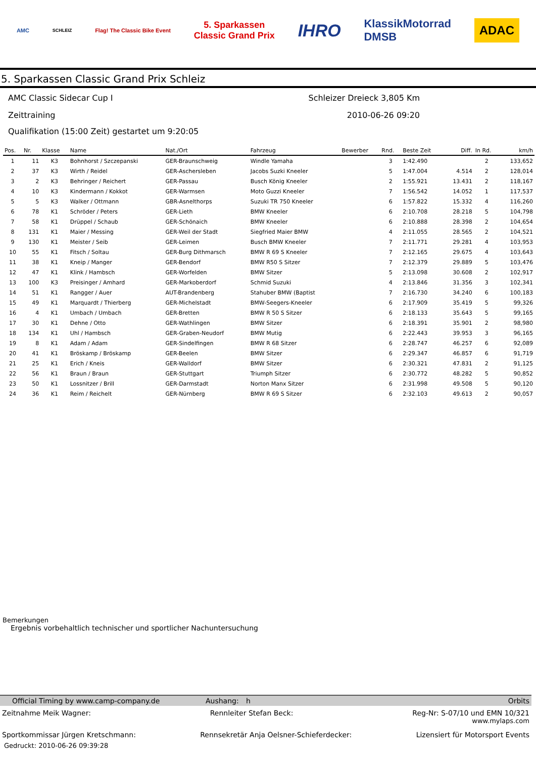AMC SCHLEIZ Flag! The Classic Bike Event 5. Sparkassen
Classic Grand Prix IHRO KlassikMotorrad
DMSB ADAC
5. Sparkassen Classic Grand Prix Schleiz
AMC Classic Sidecar Cup I Schleizer Dreieck 3,805 Km
Zeittraining 2010-06-26 09:20
Qualifikation (15:00 Zeit) gestartet um 9:20:05
| Pos. | Nr. | Klasse | Name | Nat./Ort | Fahrzeug | Bewerber | Rnd. | Beste Zeit | Diff. | In Rd. | km/h |
| --- | --- | --- | --- | --- | --- | --- | --- | --- | --- | --- | --- |
| 1 | 11 | K3 | Bohnhorst / Szczepanski | GER-Braunschweig | Windle Yamaha | | 3 | 1:42.490 | | 2 | 133,652 |
| 2 | 37 | K3 | Wirth / Reidel | GER-Aschersleben | Jacobs Suzki Kneeler | | 5 | 1:47.004 | 4.514 | 2 | 128,014 |
| 3 | 2 | K3 | Behringer / Reichert | GER-Passau | Busch König Kneeler | | 2 | 1:55.921 | 13.431 | 2 | 118,167 |
| 4 | 10 | K3 | Kindermann / Kokkot | GER-Warmsen | Moto Guzzi Kneeler | | 7 | 1:56.542 | 14.052 | 1 | 117,537 |
| 5 | 5 | K3 | Walker / Ottmann | GBR-Asnelthorps | Suzuki TR 750 Kneeler | | 6 | 1:57.822 | 15.332 | 4 | 116,260 |
| 6 | 78 | K1 | Schröder / Peters | GER-Lieth | BMW Kneeler | | 6 | 2:10.708 | 28.218 | 5 | 104,798 |
| 7 | 58 | K1 | Drüppel / Schaub | GER-Schönaich | BMW Kneeler | | 6 | 2:10.888 | 28.398 | 2 | 104,654 |
| 8 | 131 | K1 | Maier / Messing | GER-Weil der Stadt | Siegfried Maier BMW | | 4 | 2:11.055 | 28.565 | 2 | 104,521 |
| 9 | 130 | K1 | Meister / Seib | GER-Leimen | Busch BMW Kneeler | | 7 | 2:11.771 | 29.281 | 4 | 103,953 |
| 10 | 55 | K1 | Fitsch / Soltau | GER-Burg Dithmarsch | BMW R 69 S Kneeler | | 7 | 2:12.165 | 29.675 | 4 | 103,643 |
| 11 | 38 | K1 | Kneip / Manger | GER-Bendorf | BMW R50 S Sitzer | | 7 | 2:12.379 | 29.889 | 5 | 103,476 |
| 12 | 47 | K1 | Klink / Hambsch | GER-Worfelden | BMW Sitzer | | 5 | 2:13.098 | 30.608 | 2 | 102,917 |
| 13 | 100 | K3 | Preisinger / Amhard | GER-Markoberdorf | Schmid Suzuki | | 4 | 2:13.846 | 31.356 | 3 | 102,341 |
| 14 | 51 | K1 | Rangger / Auer | AUT-Brandenberg | Stahuber BMW (Baptist | | 7 | 2:16.730 | 34.240 | 6 | 100,183 |
| 15 | 49 | K1 | Marquardt / Thierberg | GER-Michelstadt | BMW-Seegers-Kneeler | | 6 | 2:17.909 | 35.419 | 5 | 99,326 |
| 16 | 4 | K1 | Umbach / Umbach | GER-Bretten | BMW R 50 S Sitzer | | 6 | 2:18.133 | 35.643 | 5 | 99,165 |
| 17 | 30 | K1 | Dehne / Otto | GER-Wathlingen | BMW Sitzer | | 6 | 2:18.391 | 35.901 | 2 | 98,980 |
| 18 | 134 | K1 | Uhl / Hambsch | GER-Graben-Neudorf | BMW Mutig | | 6 | 2:22.443 | 39.953 | 3 | 96,165 |
| 19 | 8 | K1 | Adam / Adam | GER-Sindelfingen | BMW R 68 Sitzer | | 6 | 2:28.747 | 46.257 | 6 | 92,089 |
| 20 | 41 | K1 | Bröskamp / Bröskamp | GER-Beelen | BMW Sitzer | | 6 | 2:29.347 | 46.857 | 6 | 91,719 |
| 21 | 25 | K1 | Erich / Kneis | GER-Walldorf | BMW Sitzer | | 6 | 2:30.321 | 47.831 | 2 | 91,125 |
| 22 | 56 | K1 | Braun / Braun | GER-Stuttgart | Triumph Sitzer | | 6 | 2:30.772 | 48.282 | 5 | 90,852 |
| 23 | 50 | K1 | Lossnitzer / Brill | GER-Darmstadt | Norton Manx Sitzer | | 6 | 2:31.998 | 49.508 | 5 | 90,120 |
| 24 | 36 | K1 | Reim / Reichelt | GER-Nürnberg | BMW R 69 S Sitzer | | 6 | 2:32.103 | 49.613 | 2 | 90,057 |
Bemerkungen
Ergebnis vorbehaltlich technischer und sportlicher Nachuntersuchung
Official Timing by www.camp-company.de Aushang: h Orbits
Zeitnahme Meik Wagner: Rennleiter Stefan Beck: Reg-Nr: S-07/10 und EMN 10/321
www.mylaps.com
Sportkommissar Jürgen Kretschmann: Rennsekretär Anja Oelsner-Schieferdecker: Lizensiert für Motorsport Events
Gedruckt: 2010-06-26 09:39:28